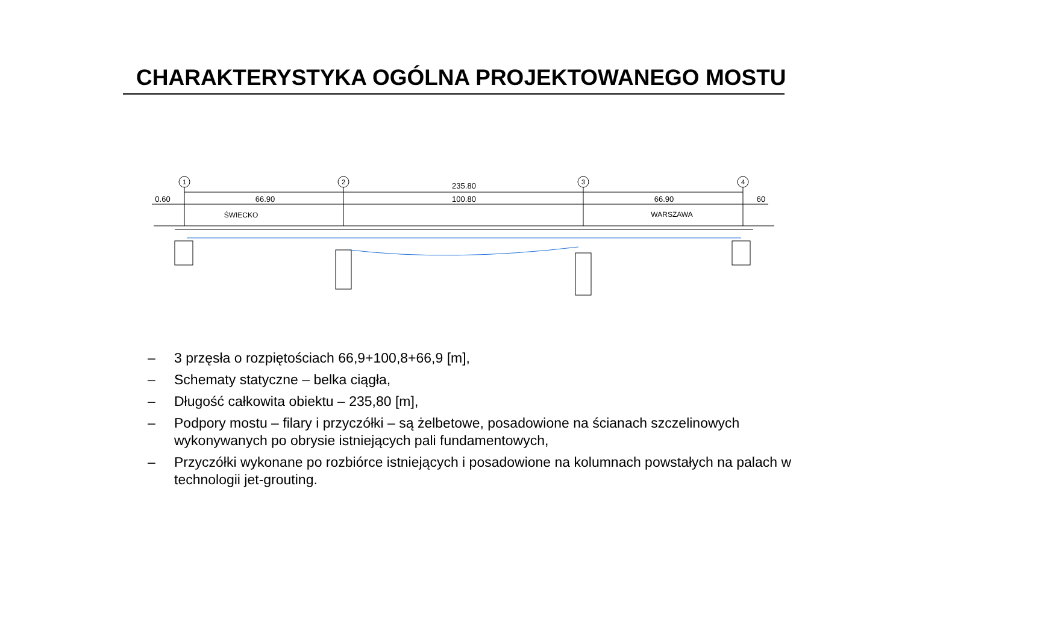CHARAKTERYSTYKA OGÓLNA PROJEKTOWANEGO MOSTU
235.80
0.60
66.90
100.80
66.90
60
1
2
3
4
ŚWIECKO
WARSZAWA
– 3 przęsła o rozpiętościach 66,9+100,8+66,9 [m],
– Schematy statyczne – belka ciągła,
– Długość całkowita obiektu – 235,80 [m],
– Podpory mostu – filary i przyczółki – są żelbetowe, posadowione na ścianach szczelinowych wykonywanych po obrysie istniejących pali fundamentowych,
– Przyczółki wykonane po rozbiórce istniejących i posadowione na kolumnach powstałych na palach w technologii jet-grouting.